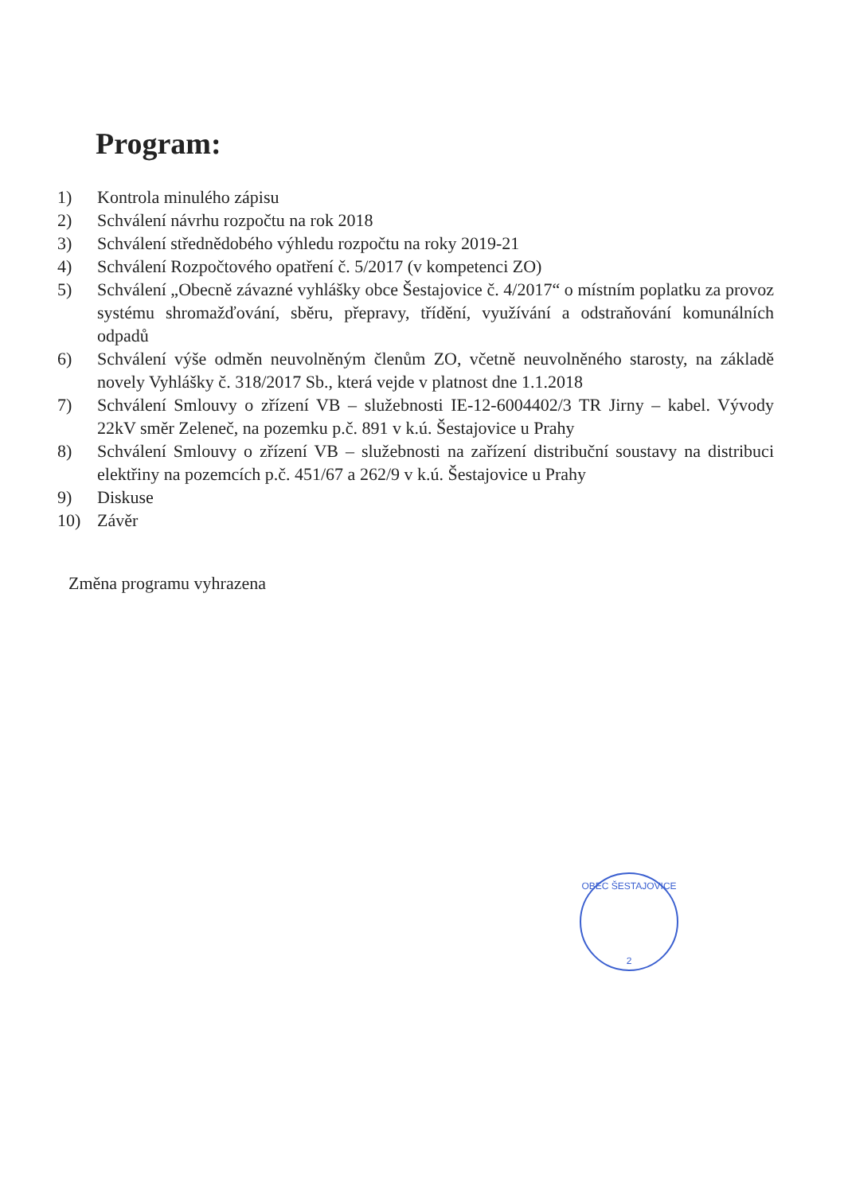Program:
1) Kontrola minulého zápisu
2) Schválení návrhu rozpočtu na rok 2018
3) Schválení střednědobého výhledu rozpočtu na roky 2019-21
4) Schválení Rozpočtového opatření č. 5/2017 (v kompetenci ZO)
5) Schválení „Obecně závazné vyhlášky obce Šestajovice č. 4/2017“ o místním poplatku za provoz systému shromažďování, sběru, přepravy, třídění, využívání a odstraňování komunálních odpadů
6) Schválení výše odměn neuvolněným členům ZO, včetně neuvolněného starosty, na základě novely Vyhlášky č. 318/2017 Sb., která vejde v platnost dne 1.1.2018
7) Schválení Smlouvy o zřízení VB – služebnosti IE-12-6004402/3 TR Jirny – kabel. Vývody 22kV směr Zeleneč, na pozemku p.č. 891 v k.ú. Šestajovice u Prahy
8) Schválení Smlouvy o zřízení VB – služebnosti na zařízení distribuční soustavy na distribuci elektřiny na pozemcích p.č. 451/67 a 262/9 v k.ú. Šestajovice u Prahy
9) Diskuse
10) Závěr
Změna programu vyhrazena
OBEC ŠESTAJOVICE
2